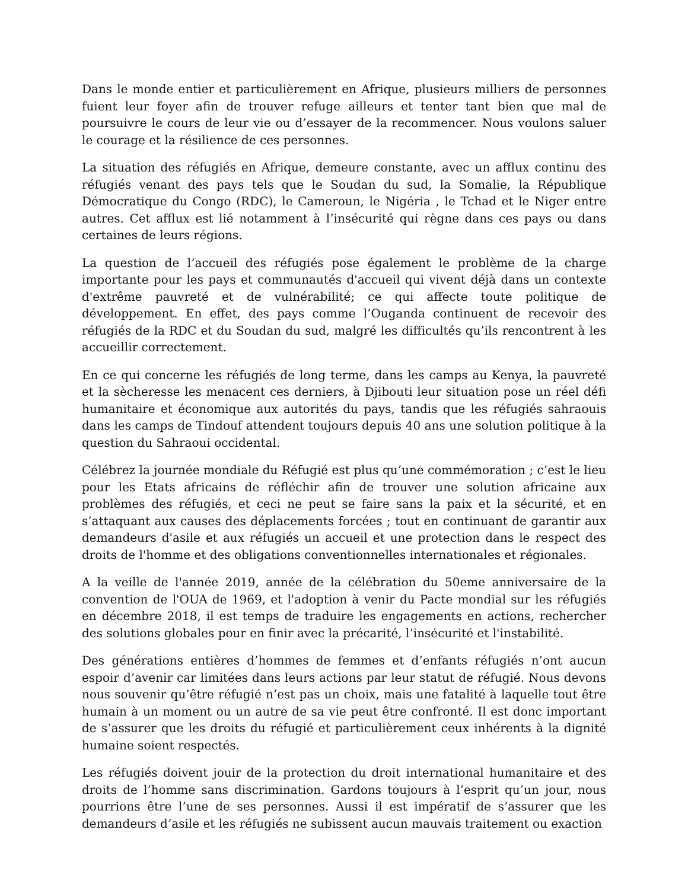Dans le monde entier et particulièrement en Afrique, plusieurs milliers de personnes fuient leur foyer afin de trouver refuge ailleurs et tenter tant bien que mal de poursuivre le cours de leur vie ou d’essayer de la recommencer. Nous voulons saluer le courage et la résilience de ces personnes.
La situation des réfugiés en Afrique, demeure constante, avec un afflux continu des réfugiés venant des pays tels que le Soudan du sud, la Somalie, la République Démocratique du Congo (RDC), le Cameroun, le Nigéria , le Tchad et le Niger entre autres. Cet afflux est lié notamment à l’insécurité qui règne dans ces pays ou dans certaines de leurs régions.
La question de l’accueil des réfugiés pose également le problème de la charge importante pour les pays et communautés d'accueil qui vivent déjà dans un contexte d'extrême pauvreté et de vulnérabilité; ce qui affecte toute politique de développement. En effet, des pays comme l’Ouganda continuent de recevoir des réfugiés de la RDC et du Soudan du sud, malgré les difficultés qu’ils rencontrent à les accueillir correctement.
En ce qui concerne les réfugiés de long terme, dans les camps au Kenya, la pauvreté et la sècheresse les menacent ces derniers, à Djibouti leur situation pose un réel défi humanitaire et économique aux autorités du pays, tandis que les réfugiés sahraouis dans les camps de Tindouf attendent toujours depuis 40 ans une solution politique à la question du Sahraoui occidental.
Célébrez la journée mondiale du Réfugié est plus qu’une commémoration ; c’est le lieu pour les Etats africains de réfléchir afin de trouver une solution africaine aux problèmes des réfugiés, et ceci ne peut se faire sans la paix et la sécurité, et en s’attaquant aux causes des déplacements forcées ; tout en continuant de garantir aux demandeurs d'asile et aux réfugiés un accueil et une protection dans le respect des droits de l'homme et des obligations conventionnelles internationales et régionales.
A la veille de l'année 2019, année de la célébration du 50eme anniversaire de la convention de l'OUA de 1969, et l'adoption à venir du Pacte mondial sur les réfugiés en décembre 2018, il est temps de traduire les engagements en actions, rechercher des solutions globales pour en finir avec la précarité, l’insécurité et l'instabilité.
Des générations entières d’hommes de femmes et d’enfants réfugiés n’ont aucun espoir d’avenir car limitées dans leurs actions par leur statut de réfugié. Nous devons nous souvenir qu’être réfugié n’est pas un choix, mais une fatalité à laquelle tout être humain à un moment ou un autre de sa vie peut être confronté. Il est donc important de s’assurer que les droits du réfugié et particulièrement ceux inhérents à la dignité humaine soient respectés.
Les réfugiés doivent jouir de la protection du droit international humanitaire et des droits de l’homme sans discrimination. Gardons toujours à l’esprit qu’un jour, nous pourrions être l’une de ses personnes. Aussi il est impératif de s’assurer que les demandeurs d’asile et les réfugiés ne subissent aucun mauvais traitement ou exaction